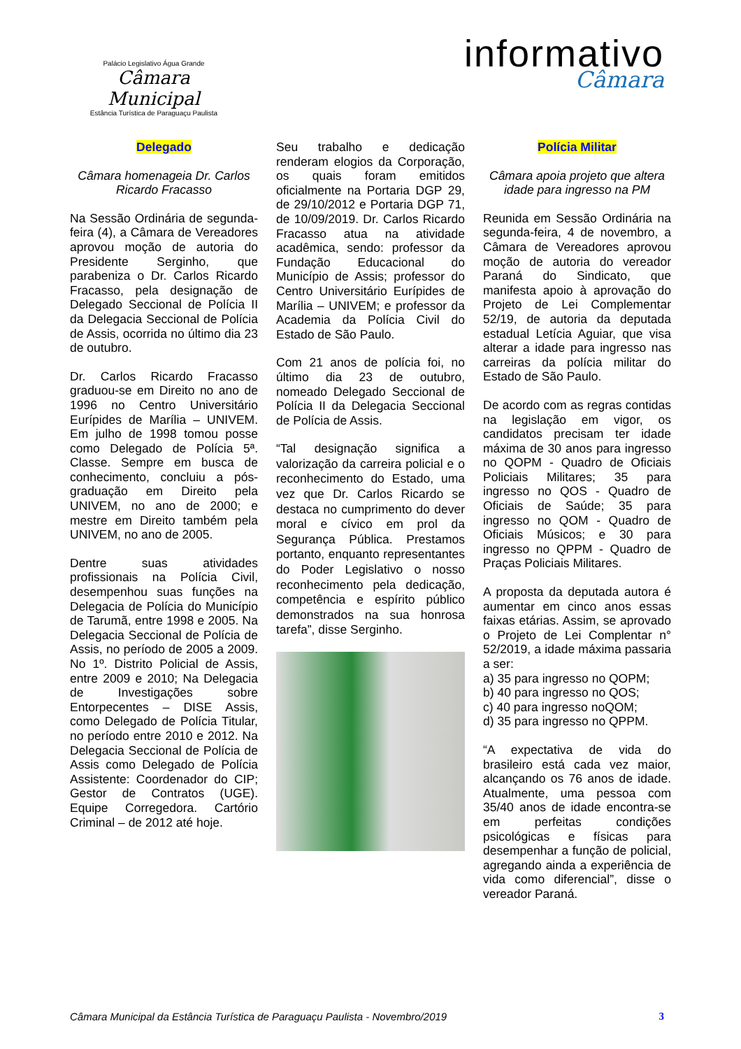Palácio Legislativo Água Grande
Câmara Municipal
Estância Turística de Paraguaçu Paulista
informativo
Câmara
Delegado
Câmara homenageia Dr. Carlos Ricardo Fracasso
Na Sessão Ordinária de segunda-feira (4), a Câmara de Vereadores aprovou moção de autoria do Presidente Serginho, que parabeniza o Dr. Carlos Ricardo Fracasso, pela designação de Delegado Seccional de Polícia II da Delegacia Seccional de Polícia de Assis, ocorrida no último dia 23 de outubro.
Dr. Carlos Ricardo Fracasso graduou-se em Direito no ano de 1996 no Centro Universitário Eurípides de Marília – UNIVEM. Em julho de 1998 tomou posse como Delegado de Polícia 5ª. Classe. Sempre em busca de conhecimento, concluiu a pós-graduação em Direito pela UNIVEM, no ano de 2000; e mestre em Direito também pela UNIVEM, no ano de 2005.
Dentre suas atividades profissionais na Polícia Civil, desempenhou suas funções na Delegacia de Polícia do Município de Tarumã, entre 1998 e 2005. Na Delegacia Seccional de Polícia de Assis, no período de 2005 a 2009. No 1º. Distrito Policial de Assis, entre 2009 e 2010; Na Delegacia de Investigações sobre Entorpecentes – DISE Assis, como Delegado de Polícia Titular, no período entre 2010 e 2012. Na Delegacia Seccional de Polícia de Assis como Delegado de Polícia Assistente: Coordenador do CIP; Gestor de Contratos (UGE). Equipe Corregedora. Cartório Criminal – de 2012 até hoje.
Seu trabalho e dedicação renderam elogios da Corporação, os quais foram emitidos oficialmente na Portaria DGP 29, de 29/10/2012 e Portaria DGP 71, de 10/09/2019. Dr. Carlos Ricardo Fracasso atua na atividade acadêmica, sendo: professor da Fundação Educacional do Município de Assis; professor do Centro Universitário Eurípides de Marília – UNIVEM; e professor da Academia da Polícia Civil do Estado de São Paulo.
Com 21 anos de polícia foi, no último dia 23 de outubro, nomeado Delegado Seccional de Polícia II da Delegacia Seccional de Polícia de Assis.
“Tal designação significa a valorização da carreira policial e o reconhecimento do Estado, uma vez que Dr. Carlos Ricardo se destaca no cumprimento do dever moral e cívico em prol da Segurança Pública. Prestamos portanto, enquanto representantes do Poder Legislativo o nosso reconhecimento pela dedicação, competência e espírito público demonstrados na sua honrosa tarefa”, disse Serginho.
Polícia Militar
Câmara apoia projeto que altera idade para ingresso na PM
Reunida em Sessão Ordinária na segunda-feira, 4 de novembro, a Câmara de Vereadores aprovou moção de autoria do vereador Paraná do Sindicato, que manifesta apoio à aprovação do Projeto de Lei Complementar 52/19, de autoria da deputada estadual Letícia Aguiar, que visa alterar a idade para ingresso nas carreiras da polícia militar do Estado de São Paulo.
De acordo com as regras contidas na legislação em vigor, os candidatos precisam ter idade máxima de 30 anos para ingresso no QOPM - Quadro de Oficiais Policiais Militares; 35 para ingresso no QOS - Quadro de Oficiais de Saúde; 35 para ingresso no QOM - Quadro de Oficiais Músicos; e 30 para ingresso no QPPM - Quadro de Praças Policiais Militares.
A proposta da deputada autora é aumentar em cinco anos essas faixas etárias. Assim, se aprovado o Projeto de Lei Complentar n° 52/2019, a idade máxima passaria a ser:
a) 35 para ingresso no QOPM;
b) 40 para ingresso no QOS;
c) 40 para ingresso noQOM;
d) 35 para ingresso no QPPM.
“A expectativa de vida do brasileiro está cada vez maior, alcançando os 76 anos de idade. Atualmente, uma pessoa com 35/40 anos de idade encontra-se em perfeitas condições psicológicas e físicas para desempenhar a função de policial, agregando ainda a experiência de vida como diferencial”, disse o vereador Paraná.
Câmara Municipal da Estância Turística de Paraguaçu Paulista - Novembro/2019 3